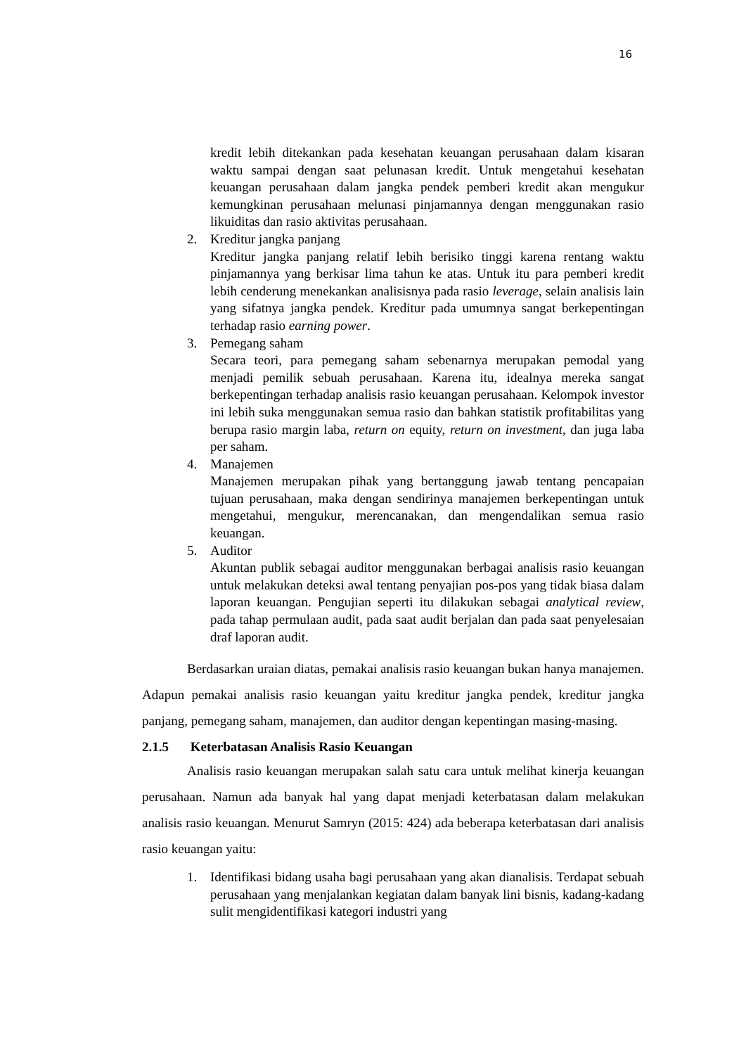16
kredit lebih ditekankan pada kesehatan keuangan perusahaan dalam kisaran waktu sampai dengan saat pelunasan kredit. Untuk mengetahui kesehatan keuangan perusahaan dalam jangka pendek pemberi kredit akan mengukur kemungkinan perusahaan melunasi pinjamannya dengan menggunakan rasio likuiditas dan rasio aktivitas perusahaan.
2. Kreditur jangka panjang
Kreditur jangka panjang relatif lebih berisiko tinggi karena rentang waktu pinjamannya yang berkisar lima tahun ke atas. Untuk itu para pemberi kredit lebih cenderung menekankan analisisnya pada rasio leverage, selain analisis lain yang sifatnya jangka pendek. Kreditur pada umumnya sangat berkepentingan terhadap rasio earning power.
3. Pemegang saham
Secara teori, para pemegang saham sebenarnya merupakan pemodal yang menjadi pemilik sebuah perusahaan. Karena itu, idealnya mereka sangat berkepentingan terhadap analisis rasio keuangan perusahaan. Kelompok investor ini lebih suka menggunakan semua rasio dan bahkan statistik profitabilitas yang berupa rasio margin laba, return on equity, return on investment, dan juga laba per saham.
4. Manajemen
Manajemen merupakan pihak yang bertanggung jawab tentang pencapaian tujuan perusahaan, maka dengan sendirinya manajemen berkepentingan untuk mengetahui, mengukur, merencanakan, dan mengendalikan semua rasio keuangan.
5. Auditor
Akuntan publik sebagai auditor menggunakan berbagai analisis rasio keuangan untuk melakukan deteksi awal tentang penyajian pos-pos yang tidak biasa dalam laporan keuangan. Pengujian seperti itu dilakukan sebagai analytical review, pada tahap permulaan audit, pada saat audit berjalan dan pada saat penyelesaian draf laporan audit.
Berdasarkan uraian diatas, pemakai analisis rasio keuangan bukan hanya manajemen. Adapun pemakai analisis rasio keuangan yaitu kreditur jangka pendek, kreditur jangka panjang, pemegang saham, manajemen, dan auditor dengan kepentingan masing-masing.
2.1.5 Keterbatasan Analisis Rasio Keuangan
Analisis rasio keuangan merupakan salah satu cara untuk melihat kinerja keuangan perusahaan. Namun ada banyak hal yang dapat menjadi keterbatasan dalam melakukan analisis rasio keuangan. Menurut Samryn (2015: 424) ada beberapa keterbatasan dari analisis rasio keuangan yaitu:
1. Identifikasi bidang usaha bagi perusahaan yang akan dianalisis. Terdapat sebuah perusahaan yang menjalankan kegiatan dalam banyak lini bisnis, kadang-kadang sulit mengidentifikasi kategori industri yang